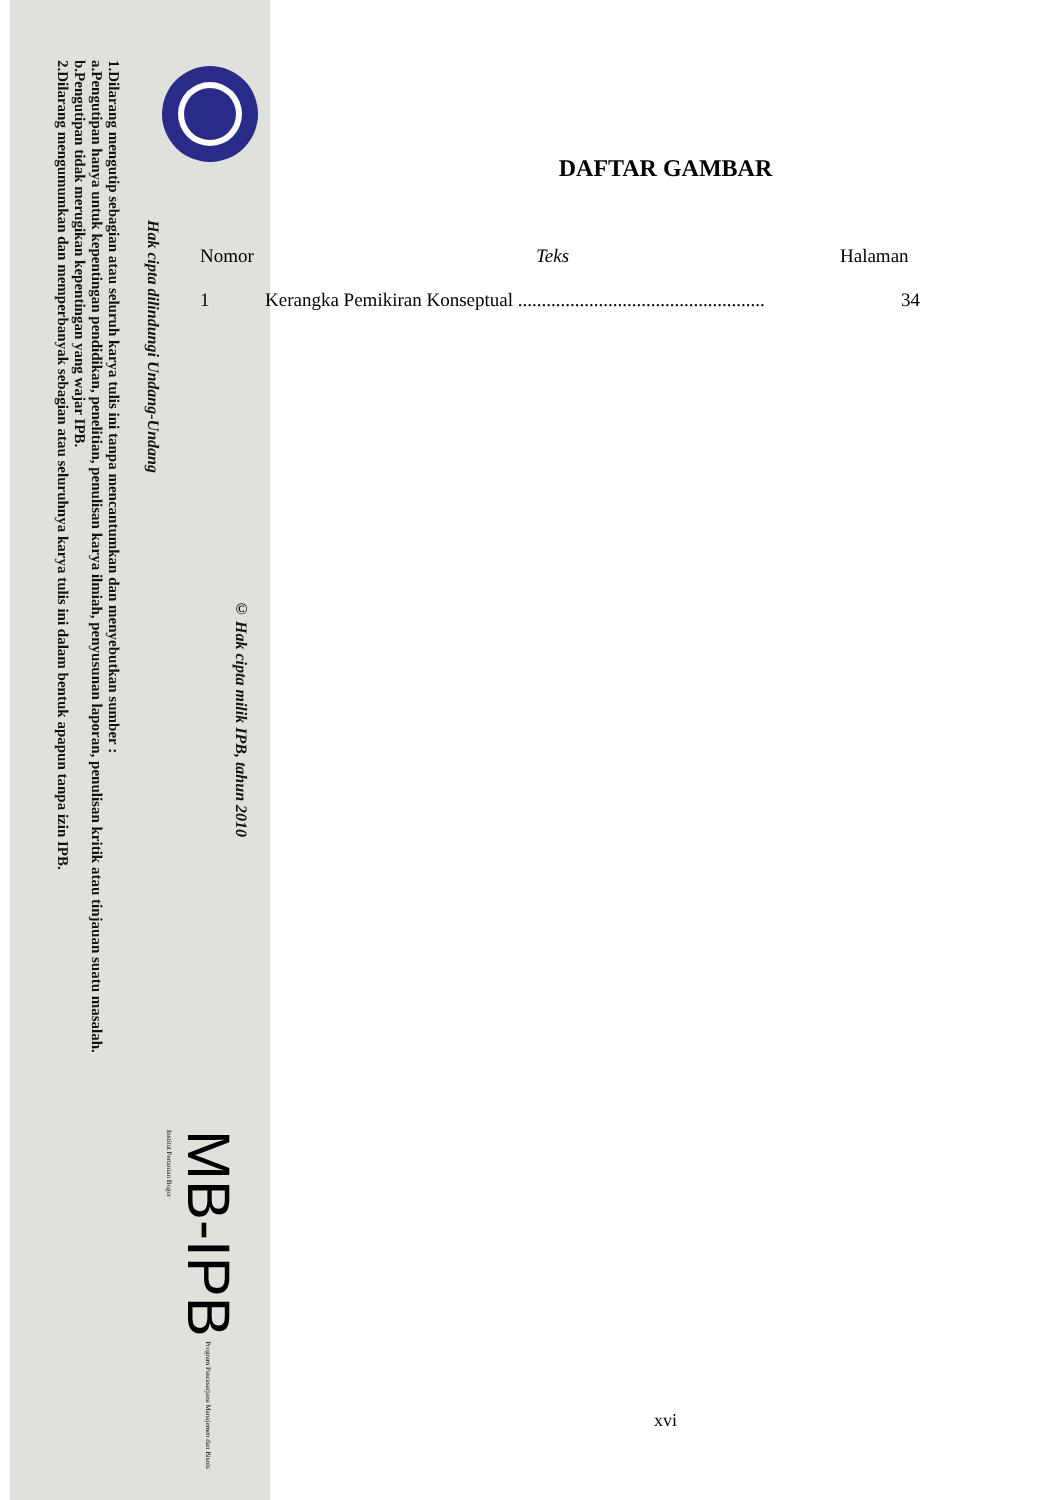© Hak cipta milik IPB, tahun 2010
Hak cipta dilindungi Undang-Undang
1.Dilarang mengutip sebagian atau seluruh karya tulis ini tanpa mencantumkan dan menyebutkan sumber :
a.Pengutipan hanya untuk kepentingan pendidikan, penelitian, penulisan karya ilmiah, penyusunan laporan, penulisan kritik atau tinjauan suatu masalah.
b.Pengutipan tidak merugikan kepentingan yang wajar IPB.
2.Dilarang mengumumkan dan memperbanyak sebagian atau seluruhnya karya tulis ini dalam bentuk apapun tanpa izin IPB.
MB-IPB Program Pascasarjana Manajemen dan Bisnis
Institut Pertanian Bogor
DAFTAR GAMBAR
| Nomor | Teks | Halaman |
| --- | --- | --- |
| 1 | Kerangka Pemikiran Konseptual .................................................... | 34 |
xvi